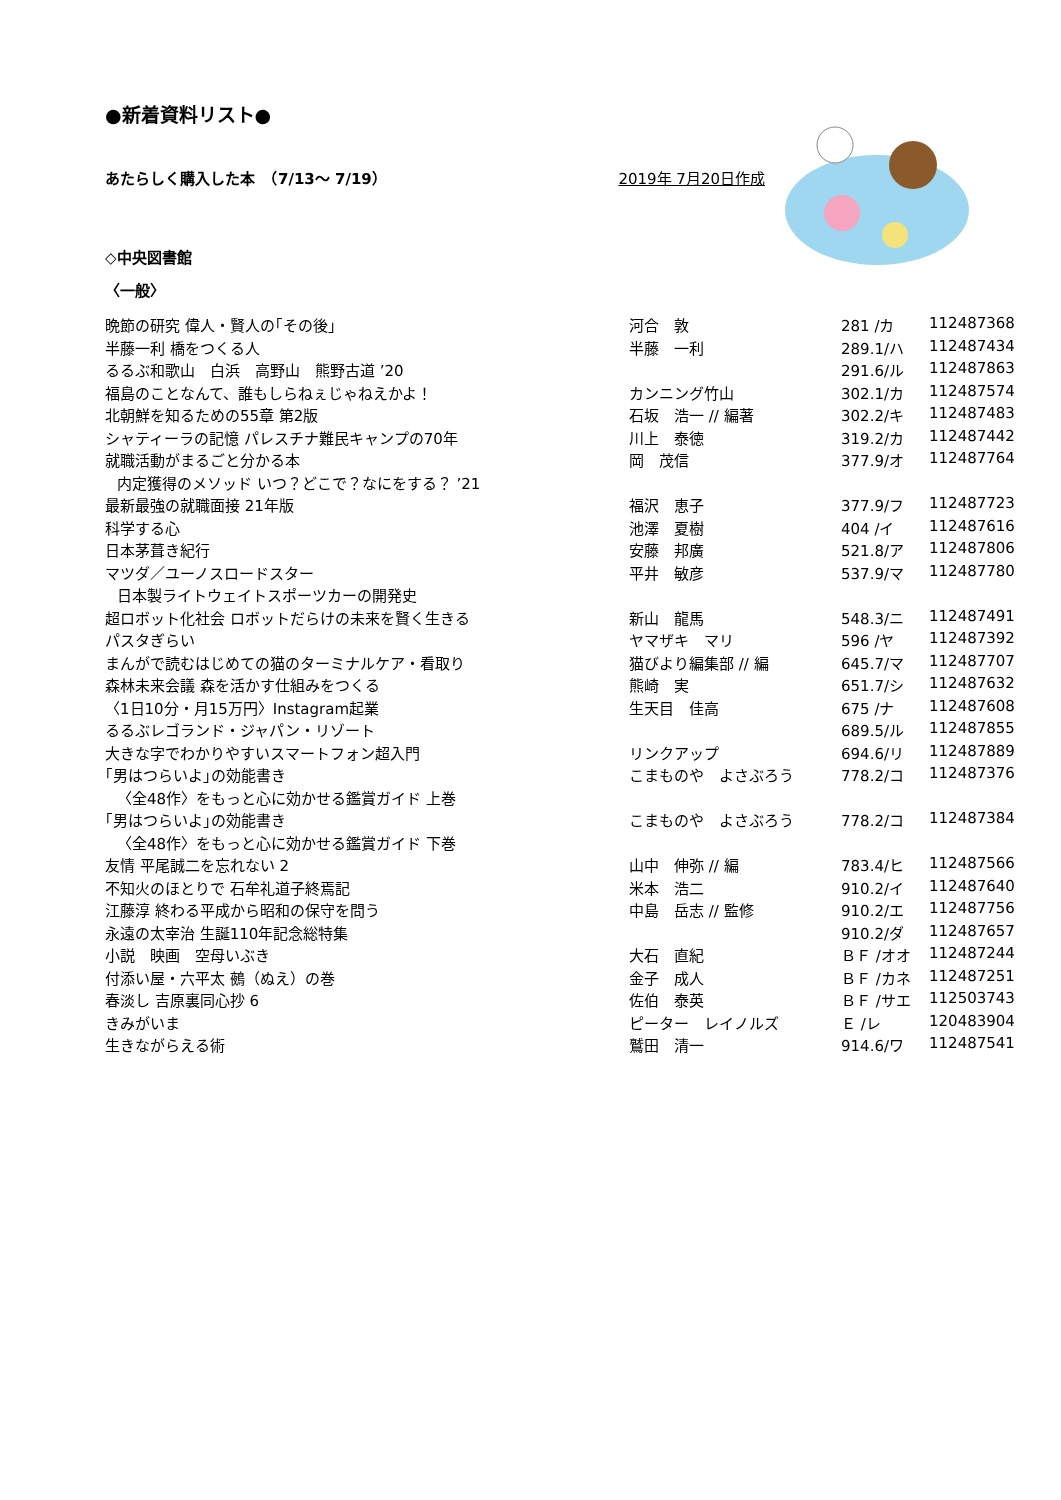●新着資料リスト●
あたらしく購入した本　（7/13～ 7/19） 2019年 7月20日作成
◇中央図書館
〈一般〉
| 晩節の研究 偉人・賢人の｢その後｣ | 河合 敦 | 281 /カ | 112487368 |
| 半藤一利 橋をつくる人 | 半藤 一利 | 289.1/ハ | 112487434 |
| るるぶ和歌山 白浜 高野山 熊野古道 ’20 | | 291.6/ル | 112487863 |
| 福島のことなんて、誰もしらねぇじゃねえかよ！ | カンニング竹山 | 302.1/カ | 112487574 |
| 北朝鮮を知るための55章 第2版 | 石坂 浩一 // 編著 | 302.2/キ | 112487483 |
| シャティーラの記憶 パレスチナ難民キャンプの70年 | 川上 泰徳 | 319.2/カ | 112487442 |
| 就職活動がまるごと分かる本 | 岡 茂信 | 377.9/オ | 112487764 |
| 内定獲得のメソッド いつ？どこで？なにをする？ ’21 | | | |
| 最新最強の就職面接 21年版 | 福沢 恵子 | 377.9/フ | 112487723 |
| 科学する心 | 池澤 夏樹 | 404 /イ | 112487616 |
| 日本茅葺き紀行 | 安藤 邦廣 | 521.8/ア | 112487806 |
| マツダ／ユーノスロードスター | 平井 敏彦 | 537.9/マ | 112487780 |
| 日本製ライトウェイトスポーツカーの開発史 | | | |
| 超ロボット化社会 ロボットだらけの未来を賢く生きる | 新山 龍馬 | 548.3/ニ | 112487491 |
| パスタぎらい | ヤマザキ マリ | 596 /ヤ | 112487392 |
| まんがで読むはじめての猫のターミナルケア・看取り | 猫びより編集部 // 編 | 645.7/マ | 112487707 |
| 森林未来会議 森を活かす仕組みをつくる | 熊崎 実 | 651.7/シ | 112487632 |
| 〈1日10分・月15万円〉Instagram起業 | 生天目 佳高 | 675 /ナ | 112487608 |
| るるぶレゴランド・ジャパン・リゾート | | 689.5/ル | 112487855 |
| 大きな字でわかりやすいスマートフォン超入門 | リンクアップ | 694.6/リ | 112487889 |
| ｢男はつらいよ｣の効能書き | こまものや よさぶろう | 778.2/コ | 112487376 |
| 〈全48作〉をもっと心に効かせる鑑賞ガイド 上巻 | | | |
| ｢男はつらいよ｣の効能書き | こまものや よさぶろう | 778.2/コ | 112487384 |
| 〈全48作〉をもっと心に効かせる鑑賞ガイド 下巻 | | | |
| 友情 平尾誠二を忘れない 2 | 山中 伸弥 // 編 | 783.4/ヒ | 112487566 |
| 不知火のほとりで 石牟礼道子終焉記 | 米本 浩二 | 910.2/イ | 112487640 |
| 江藤淳 終わる平成から昭和の保守を問う | 中島 岳志 // 監修 | 910.2/エ | 112487756 |
| 永遠の太宰治 生誕110年記念総特集 | | 910.2/ダ | 112487657 |
| 小説 映画 空母いぶき | 大石 直紀 | ＢＦ /オオ | 112487244 |
| 付添い屋・六平太 鵺（ぬえ）の巻 | 金子 成人 | ＢＦ /カネ | 112487251 |
| 春淡し 吉原裏同心抄 6 | 佐伯 泰英 | ＢＦ /サエ | 112503743 |
| きみがいま | ピーター レイノルズ | Ｅ /レ | 120483904 |
| 生きながらえる術 | 鷲田 清一 | 914.6/ワ | 112487541 |